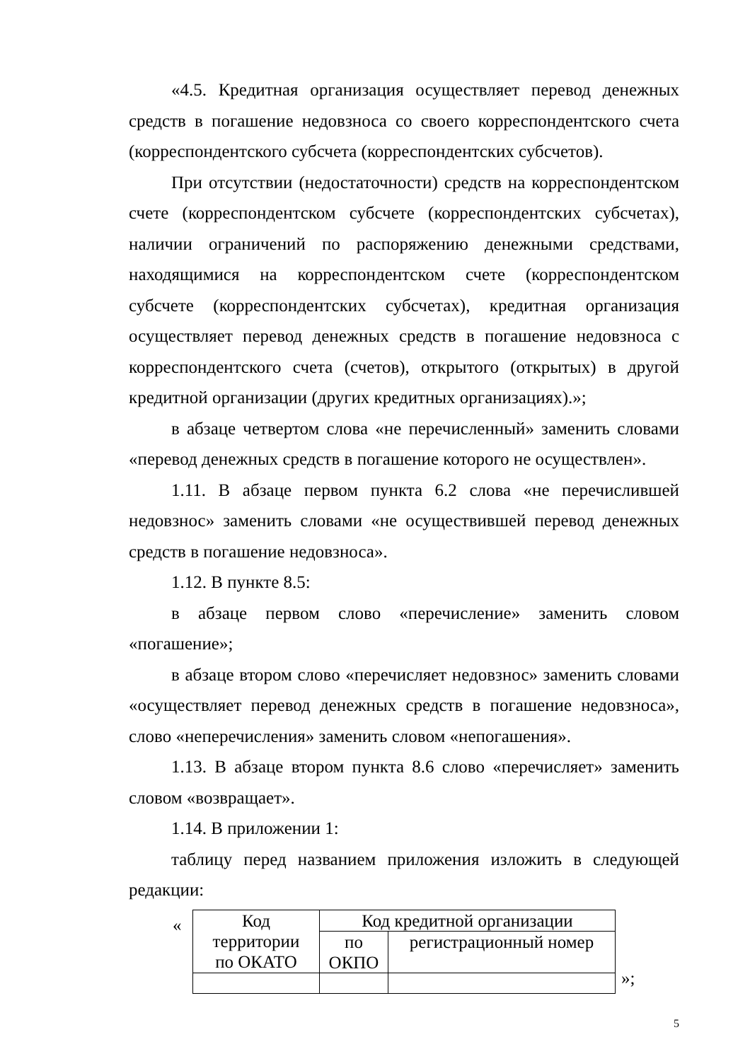«4.5. Кредитная организация осуществляет перевод денежных средств в погашение недовзноса со своего корреспондентского счета (корреспондентского субсчета (корреспондентских субсчетов).
При отсутствии (недостаточности) средств на корреспондентском счете (корреспондентском субсчете (корреспондентских субсчетах), наличии ограничений по распоряжению денежными средствами, находящимися на корреспондентском счете (корреспондентском субсчете (корреспондентских субсчетах), кредитная организация осуществляет перевод денежных средств в погашение недовзноса с корреспондентского счета (счетов), открытого (открытых) в другой кредитной организации (других кредитных организациях).»;
в абзаце четвертом слова «не перечисленный» заменить словами «перевод денежных средств в погашение которого не осуществлен».
1.11. В абзаце первом пункта 6.2 слова «не перечислившей недовзнос» заменить словами «не осуществившей перевод денежных средств в погашение недовзноса».
1.12. В пункте 8.5:
в абзаце первом слово «перечисление» заменить словом «погашение»;
в абзаце втором слово «перечисляет недовзнос» заменить словами «осуществляет перевод денежных средств в погашение недовзноса», слово «неперечисления» заменить словом «непогашения».
1.13. В абзаце втором пункта 8.6 слово «перечисляет» заменить словом «возвращает».
1.14. В приложении 1:
таблицу перед названием приложения изложить в следующей редакции:
«
| Код территории по ОКАТО | Код кредитной организации | |
| | по ОКПО | регистрационный номер |
»;
5